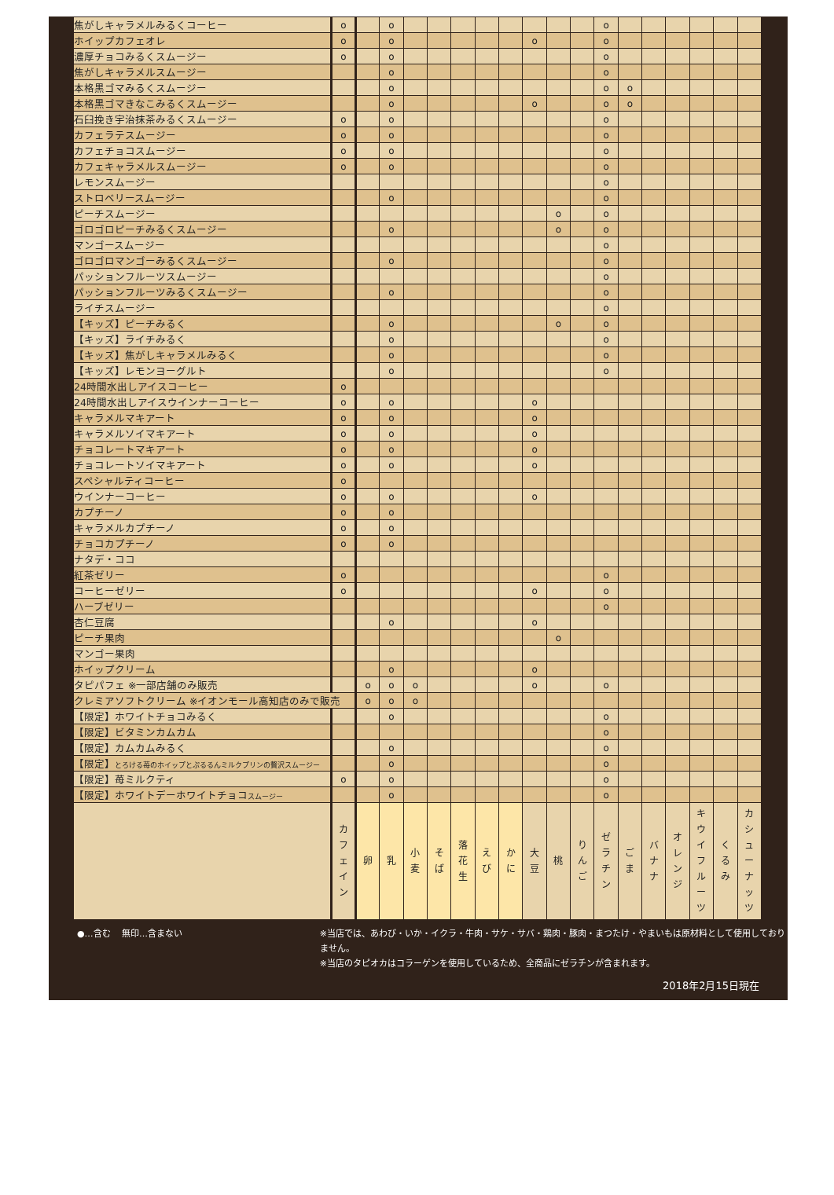| 焦がしキャラメルみるくコーヒー | o | | o | | | | | | | | | o | | | | | | |
| ホイップカフェオレ | o | | o | | | | | | o | | | o | | | | | | |
| 濃厚チョコみるくスムージー | o | | o | | | | | | | | | o | | | | | | |
| 焦がしキャラメルスムージー | | | o | | | | | | | | | o | | | | | | |
| 本格黒ゴマみるくスムージー | | | o | | | | | | | | | o | o | | | | | |
| 本格黒ゴマきなこみるくスムージー | | | o | | | | | | o | | | o | o | | | | | |
| 石臼挽き宇治抹茶みるくスムージー | o | | o | | | | | | | | | o | | | | | | |
| カフェラテスムージー | o | | o | | | | | | | | | o | | | | | | |
| カフェチョコスムージー | o | | o | | | | | | | | | o | | | | | | |
| カフェキャラメルスムージー | o | | o | | | | | | | | | o | | | | | | |
| レモンスムージー | | | | | | | | | | | | o | | | | | | |
| ストロベリースムージー | | | o | | | | | | | | | o | | | | | | |
| ピーチスムージー | | | | | | | | | | o | | o | | | | | | |
| ゴロゴロピーチみるくスムージー | | | o | | | | | | | o | | o | | | | | | |
| マンゴースムージー | | | | | | | | | | | | o | | | | | | |
| ゴロゴロマンゴーみるくスムージー | | | o | | | | | | | | | o | | | | | | |
| パッションフルーツスムージー | | | | | | | | | | | | o | | | | | | |
| パッションフルーツみるくスムージー | | | o | | | | | | | | | o | | | | | | |
| ライチスムージー | | | | | | | | | | | | o | | | | | | |
| 【キッズ】ピーチみるく | | | o | | | | | | | o | | o | | | | | | |
| 【キッズ】ライチみるく | | | o | | | | | | | | | o | | | | | | |
| 【キッズ】焦がしキャラメルみるく | | | o | | | | | | | | | o | | | | | | |
| 【キッズ】レモンヨーグルト | | | o | | | | | | | | | o | | | | | | |
| 24時間水出しアイスコーヒー | o | | | | | | | | | | | | | | | | | |
| 24時間水出しアイスウインナーコーヒー | o | | o | | | | | | o | | | | | | | | | |
| キャラメルマキアート | o | | o | | | | | | o | | | | | | | | | |
| キャラメルソイマキアート | o | | o | | | | | | o | | | | | | | | | |
| チョコレートマキアート | o | | o | | | | | | o | | | | | | | | | |
| チョコレートソイマキアート | o | | o | | | | | | o | | | | | | | | | |
| スペシャルティコーヒー | o | | | | | | | | | | | | | | | | | |
| ウインナーコーヒー | o | | o | | | | | | o | | | | | | | | | |
| カプチーノ | o | | o | | | | | | | | | | | | | | | |
| キャラメルカプチーノ | o | | o | | | | | | | | | | | | | | | |
| チョコカプチーノ | o | | o | | | | | | | | | | | | | | | |
| ナタデ・ココ | | | | | | | | | | | | | | | | | | |
| 紅茶ゼリー | o | | | | | | | | | | | o | | | | | | |
| コーヒーゼリー | o | | | | | | | | o | | | o | | | | | | |
| ハーブゼリー | | | | | | | | | | | | o | | | | | | |
| 杏仁豆腐 | | | o | | | | | | o | | | | | | | | | |
| ピーチ果肉 | | | | | | | | | | o | | | | | | | | |
| マンゴー果肉 | | | | | | | | | | | | | | | | | | |
| ホイップクリーム | | | o | | | | | | o | | | | | | | | | |
| タピパフェ ※一部店舗のみ販売 | | o | o | o | | | | | o | | | o | | | | | | |
| クレミアソフトクリーム ※イオンモール高知店のみで販売 | | o | o | o | | | | | | | | | | | | | | |
| 【限定】ホワイトチョコみるく | | | o | | | | | | | | | o | | | | | | |
| 【限定】ビタミンカムカム | | | | | | | | | | | | o | | | | | | |
| 【限定】カムカムみるく | | | o | | | | | | | | | o | | | | | | |
| 【限定】 とろける苺のホイップとぷるるんミルクプリンの贅沢スムージー | | | o | | | | | | | | | o | | | | | | |
| 【限定】苺ミルクティ | o | | o | | | | | | | | | o | | | | | | |
| 【限定】ホワイトデーホワイトチョコ スムージー | | | o | | | | | | | | | o | | | | | | |
| | カ フ ェ イ ン | 卵 | 乳 | 小 麦 | そ ば | 落 花 生 | え び | か に | 大 豆 | 桃 | り ん ご | ゼ ラ チ ン | ご ま | バ ナ ナ | オ レ ン ジ | キ ウ イ フ ル ー ツ | く る み | カ シ ュ ー ナ ッ ツ |
●…含む　 無印…含まない
※当店では、あわび・いか・イクラ・牛肉・サケ・サバ・鶏肉・豚肉・まつたけ・やまいもは原材料として使用しておりません。
※当店のタピオカはコラーゲンを使用しているため、全商品にゼラチンが含まれます。
2018年2月15日現在